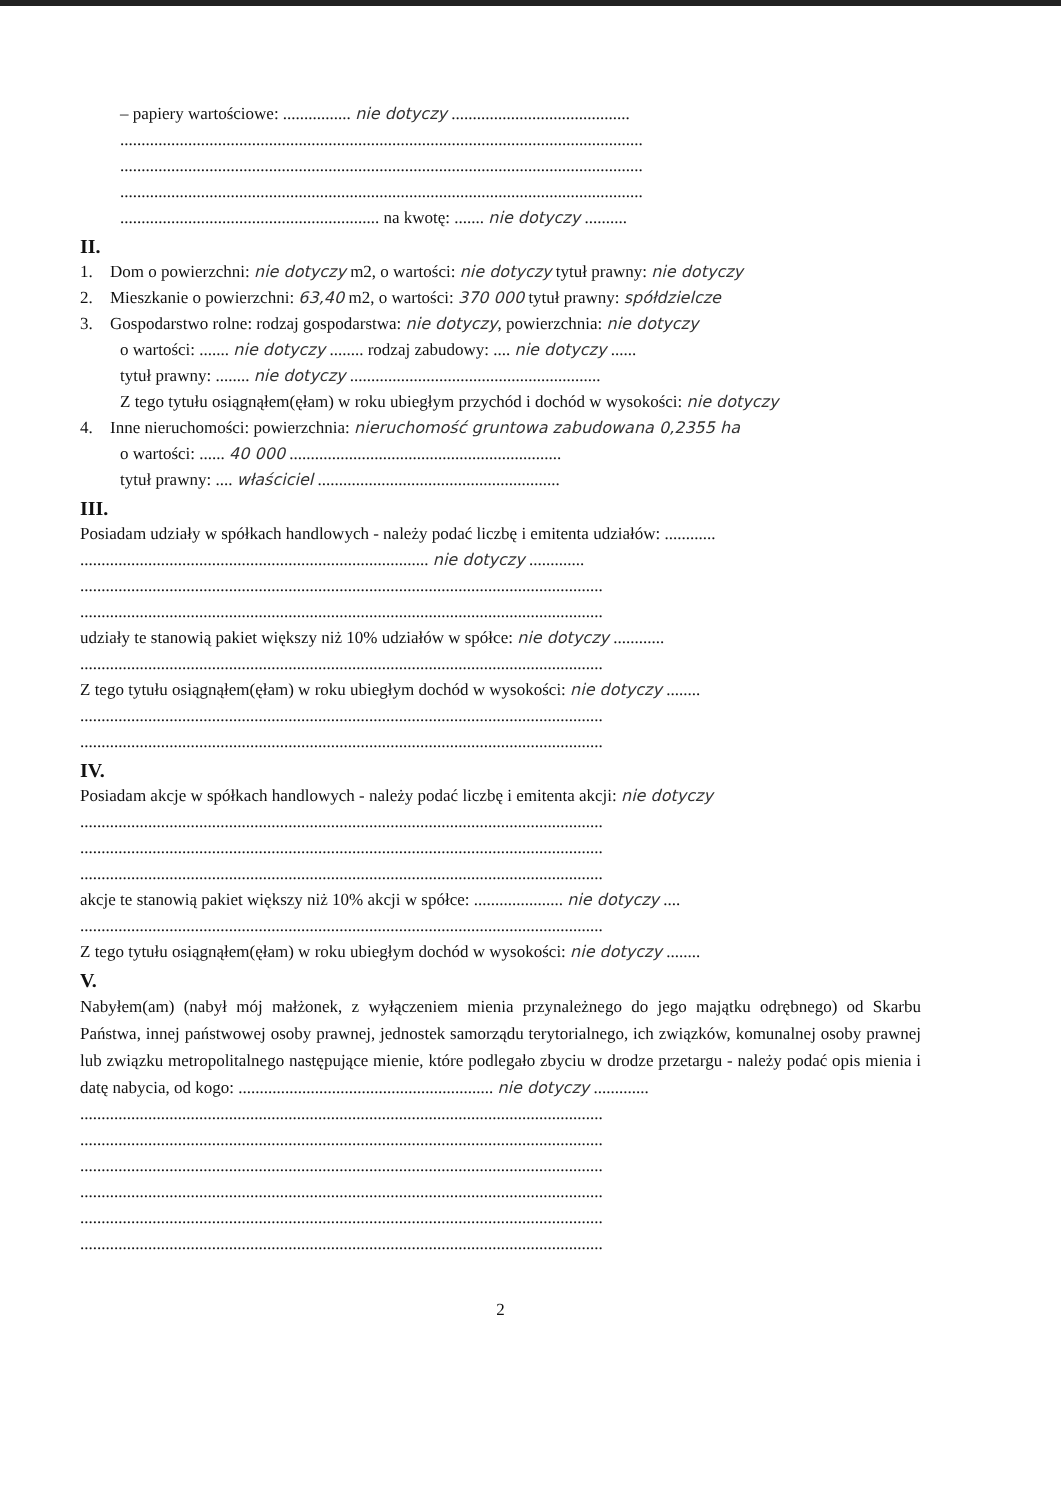– papiery wartościowe: ................ nie dotyczy ..........................................
...........................................................................................................................
...........................................................................................................................
...........................................................................................................................
............................................................. na kwotę: ....... nie dotyczy ..........
II.
1. Dom o powierzchni: nie dotyczy m2, o wartości: nie dotyczy tytuł prawny: nie dotyczy
2. Mieszkanie o powierzchni: 63,40 m2, o wartości: 370 000 tytuł prawny: spółdzielcze
3. Gospodarstwo rolne: rodzaj gospodarstwa: nie dotyczy, powierzchnia: nie dotyczy
o wartości: ....... nie dotyczy ........ rodzaj zabudowy: .... nie dotyczy ......
tytuł prawny: ........ nie dotyczy ...........................................................
Z tego tytułu osiągnąłem(ęłam) w roku ubiegłym przychód i dochód w wysokości: nie dotyczy
4. Inne nieruchomości: powierzchnia: nieruchomość gruntowa zabudowana 0,2355 ha
o wartości: ...... 40 000 ................................................................
tytuł prawny: .... właściciel .........................................................
III.
Posiadam udziały w spółkach handlowych - należy podać liczbę i emitenta udziałów: ............
.................................................................................. nie dotyczy .............
...........................................................................................................................
...........................................................................................................................
udziały te stanowią pakiet większy niż 10% udziałów w spółce: nie dotyczy ............
...........................................................................................................................
Z tego tytułu osiągnąłem(ęłam) w roku ubiegłym dochód w wysokości: nie dotyczy ........
...........................................................................................................................
...........................................................................................................................
IV.
Posiadam akcje w spółkach handlowych - należy podać liczbę i emitenta akcji: nie dotyczy
...........................................................................................................................
...........................................................................................................................
...........................................................................................................................
akcje te stanowią pakiet większy niż 10% akcji w spółce: ..................... nie dotyczy ....
...........................................................................................................................
Z tego tytułu osiągnąłem(ęłam) w roku ubiegłym dochód w wysokości: nie dotyczy ........
V.
Nabyłem(am) (nabył mój małżonek, z wyłączeniem mienia przynależnego do jego majątku odrębnego) od Skarbu Państwa, innej państwowej osoby prawnej, jednostek samorządu terytorialnego, ich związków, komunalnej osoby prawnej lub związku metropolitalnego następujące mienie, które podlegało zbyciu w drodze przetargu - należy podać opis mienia i datę nabycia, od kogo: ............................................................ nie dotyczy .............
...........................................................................................................................
...........................................................................................................................
...........................................................................................................................
...........................................................................................................................
...........................................................................................................................
...........................................................................................................................
2